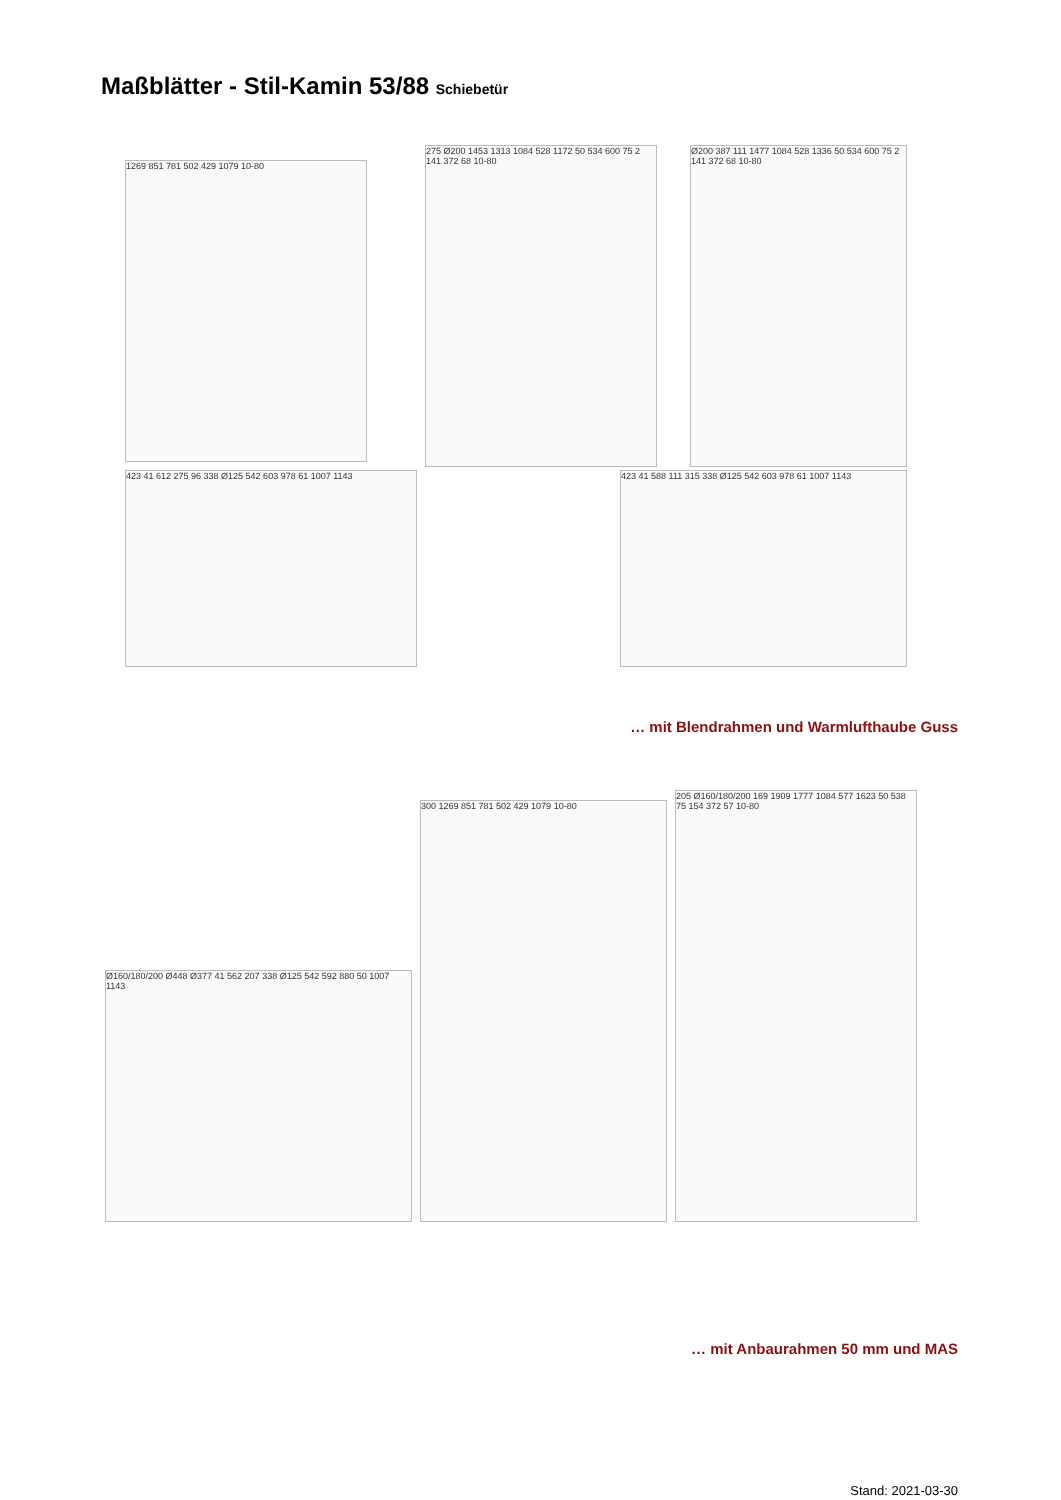Maßblätter - Stil-Kamin 53/88 Schiebetür
1269 851 781 502 429 1079 10-80
275 Ø200 1453 1313 1084 528 1172 50 534 600 75 2 141 372 68 10-80
Ø200 387 111 1477 1084 528 1336 50 534 600 75 2 141 372 68 10-80
423 41 612 275 96 338 Ø125 542 603 978 61 1007 1143 423 41 588 111 315 338 Ø125 542 603 978 61 1007 1143
… mit Blendrahmen und Warmlufthaube Guss
Ø160/180/200 Ø448 Ø377 41 562 207 338 Ø125 542 592 880 50 1007 1143
300 1269 851 781 502 429 1079 10-80
205 Ø160/180/200 169 1909 1777 1084 577 1623 50 538 75 154 372 57 10-80
… mit Anbaurahmen 50 mm und MAS
Stand: 2021-03-30